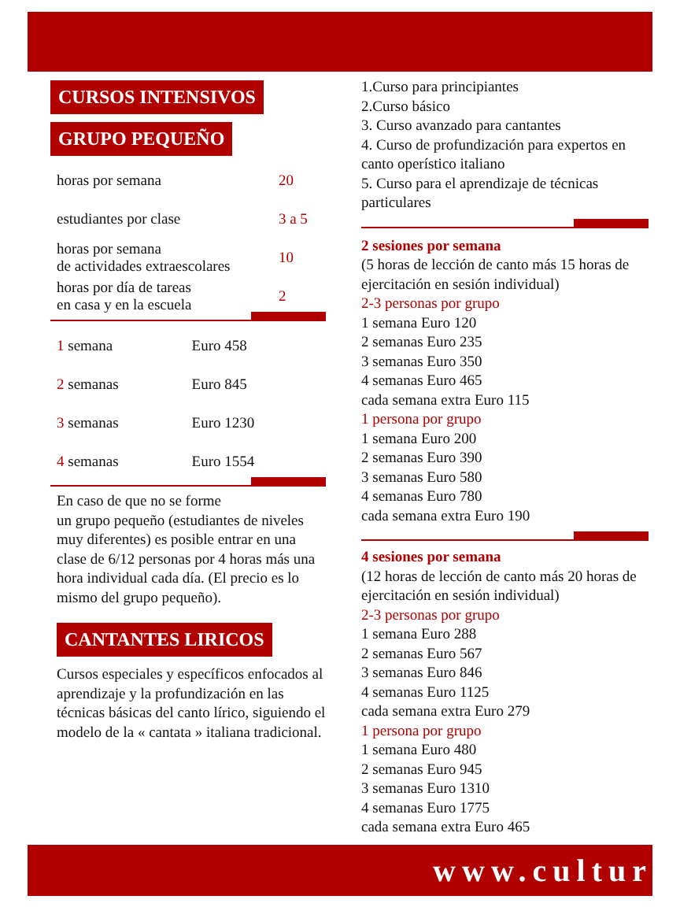CURSOS INTENSIVOS
GRUPO PEQUEÑO
| horas por semana | 20 |
| estudiantes por clase | 3 a 5 |
| horas por semana de actividades extraescolares | 10 |
| horas por día de tareas en casa y en la escuela | 2 |
| 1 semana | Euro 458 |
| 2 semanas | Euro 845 |
| 3 semanas | Euro 1230 |
| 4 semanas | Euro 1554 |
En caso de que no se forme
un grupo pequeño (estudiantes de niveles muy diferentes) es posible entrar en una clase de 6/12 personas por 4 horas más una hora individual cada día. (El precio es lo mismo del grupo pequeño).
CANTANTES LIRICOS
Cursos especiales y específicos enfocados al aprendizaje y la profundización en las técnicas básicas del canto lírico, siguiendo el modelo de la « cantata » italiana tradicional.
1.Curso para principiantes
2.Curso básico
3. Curso avanzado para cantantes
4. Curso de profundización para expertos en canto operístico italiano
5. Curso para el aprendizaje de técnicas particulares
2 sesiones por semana
(5 horas de lección de canto más 15 horas de ejercitación en sesión individual)
2-3 personas por grupo
1 semana Euro 120
2 semanas Euro 235
3 semanas Euro 350
4 semanas Euro 465
cada semana extra Euro 115
1 persona por grupo
1 semana Euro 200
2 semanas Euro 390
3 semanas Euro 580
4 semanas Euro 780
cada semana extra Euro 190
4 sesiones por semana
(12 horas de lección de canto más 20 horas de ejercitación en sesión individual)
2-3 personas por grupo
1 semana Euro 288
2 semanas Euro 567
3 semanas Euro 846
4 semanas Euro 1125
cada semana extra Euro 279
1 persona por grupo
1 semana Euro 480
2 semanas Euro 945
3 semanas Euro 1310
4 semanas Euro 1775
cada semana extra Euro 465
www.cultur